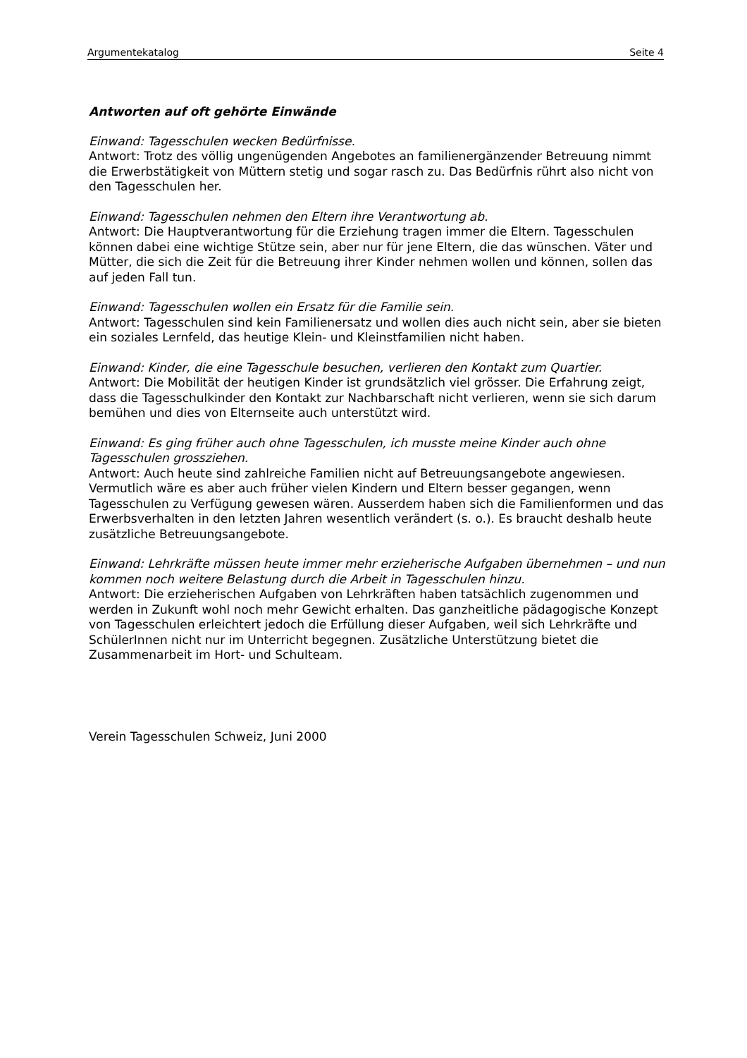Argumentekatalog Seite 4
Antworten auf oft gehörte Einwände
Einwand: Tagesschulen wecken Bedürfnisse.
Antwort: Trotz des völlig ungenügenden Angebotes an familienergänzender Betreuung nimmt die Erwerbstätigkeit von Müttern stetig und sogar rasch zu. Das Bedürfnis rührt also nicht von den Tagesschulen her.
Einwand: Tagesschulen nehmen den Eltern ihre Verantwortung ab.
Antwort: Die Hauptverantwortung für die Erziehung tragen immer die Eltern. Tagesschulen können dabei eine wichtige Stütze sein, aber nur für jene Eltern, die das wünschen. Väter und Mütter, die sich die Zeit für die Betreuung ihrer Kinder nehmen wollen und können, sollen das auf jeden Fall tun.
Einwand: Tagesschulen wollen ein Ersatz für die Familie sein.
Antwort: Tagesschulen sind kein Familienersatz und wollen dies auch nicht sein, aber sie bieten ein soziales Lernfeld, das heutige Klein- und Kleinstfamilien nicht haben.
Einwand: Kinder, die eine Tagesschule besuchen, verlieren den Kontakt zum Quartier.
Antwort: Die Mobilität der heutigen Kinder ist grundsätzlich viel grösser. Die Erfahrung zeigt, dass die Tagesschulkinder den Kontakt zur Nachbarschaft nicht verlieren, wenn sie sich darum bemühen und dies von Elternseite auch unterstützt wird.
Einwand: Es ging früher auch ohne Tagesschulen, ich musste meine Kinder auch ohne Tagesschulen grossziehen.
Antwort: Auch heute sind zahlreiche Familien nicht auf Betreuungsangebote angewiesen. Vermutlich wäre es aber auch früher vielen Kindern und Eltern besser gegangen, wenn Tagesschulen zu Verfügung gewesen wären. Ausserdem haben sich die Familienformen und das Erwerbsverhalten in den letzten Jahren wesentlich verändert (s. o.). Es braucht deshalb heute zusätzliche Betreuungsangebote.
Einwand: Lehrkräfte müssen heute immer mehr erzieherische Aufgaben übernehmen – und nun kommen noch weitere Belastung durch die Arbeit in Tagesschulen hinzu.
Antwort: Die erzieherischen Aufgaben von Lehrkräften haben tatsächlich zugenommen und werden in Zukunft wohl noch mehr Gewicht erhalten. Das ganzheitliche pädagogische Konzept von Tagesschulen erleichtert jedoch die Erfüllung dieser Aufgaben, weil sich Lehrkräfte und SchülerInnen nicht nur im Unterricht begegnen. Zusätzliche Unterstützung bietet die Zusammenarbeit im Hort- und Schulteam.
Verein Tagesschulen Schweiz, Juni 2000